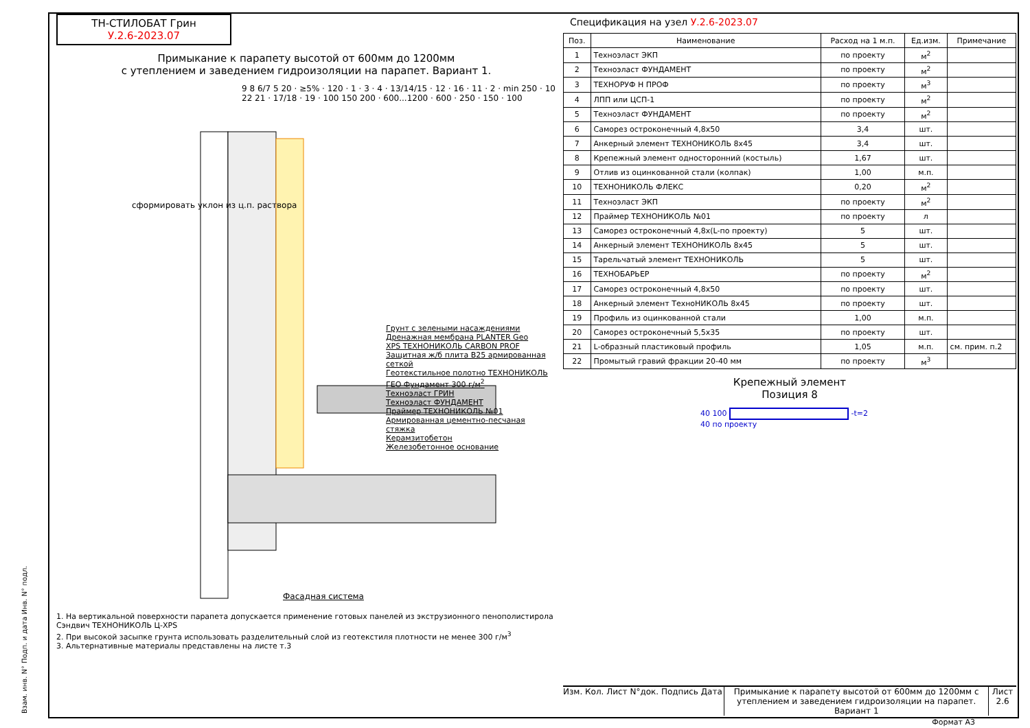ТН-СТИЛОБАТ Грин
У.2.6-2023.07
Примыкание к парапету высотой от 600мм до 1200мм
с утеплением и заведением гидроизоляции на парапет. Вариант 1.
Грунт с зелеными насаждениями
Дренажная мембрана PLANTER Geo
XPS ТЕХНОНИКОЛЬ CARBON PROF
Защитная ж/б плита B25 армированная сеткой
Геотекстильное полотно ТЕХНОНИКОЛЬ
ГЕО Фундамент 300 г/м<sup>2</sup>
Техноэласт ГРИН
Техноэласт ФУНДАМЕНТ
Праймер ТЕХНОНИКОЛЬ №01
Армированная цементно-песчаная стяжка
Керамзитобетон
Железобетонное основание
9 8 6/7 5 20 · ≥5% · 120 · 1 · 3 · 4 · 13/14/15 · 12 · 16 · 11 · 2 · min 250 · 10 22 21 · 17/18 · 19 · 100 150 200 · 600...1200 · 600 · 250 · 150 · 100
сформировать уклон из ц.п. раствора
Фасадная система
1. На вертикальной поверхности парапета допускается применение готовых панелей из экструзионного пенополистирола Сэндвич ТЕХНОНИКОЛЬ Ц-XPS
2. При высокой засыпке грунта использовать разделительный слой из геотекстиля плотности не менее 300 г/м<sup>3</sup>
3. Альтернативные материалы представлены на листе т.3
Спецификация на узел У.2.6-2023.07
| Поз. | Наименование | Расход на 1 м.п. | Ед.изм. | Примечание |
| --- | --- | --- | --- | --- |
| 1 | Техноэласт ЭКП | по проекту | м<sup>2</sup> | |
| 2 | Техноэласт ФУНДАМЕНТ | по проекту | м<sup>2</sup> | |
| 3 | ТЕХНОРУФ Н ПРОФ | по проекту | м<sup>3</sup> | |
| 4 | ЛПП или ЦСП-1 | по проекту | м<sup>2</sup> | |
| 5 | Техноэласт ФУНДАМЕНТ | по проекту | м<sup>2</sup> | |
| 6 | Саморез остроконечный 4,8x50 | 3,4 | шт. | |
| 7 | Анкерный элемент ТЕХНОНИКОЛЬ 8x45 | 3,4 | шт. | |
| 8 | Крепежный элемент односторонний (костыль) | 1,67 | шт. | |
| 9 | Отлив из оцинкованной стали (колпак) | 1,00 | м.п. | |
| 10 | ТЕХНОНИКОЛЬ ФЛЕКС | 0,20 | м<sup>2</sup> | |
| 11 | Техноэласт ЭКП | по проекту | м<sup>2</sup> | |
| 12 | Праймер ТЕХНОНИКОЛЬ №01 | по проекту | л | |
| 13 | Саморез остроконечный 4,8x(L-по проекту) | 5 | шт. | |
| 14 | Анкерный элемент ТЕХНОНИКОЛЬ 8x45 | 5 | шт. | |
| 15 | Тарельчатый элемент ТЕХНОНИКОЛЬ | 5 | шт. | |
| 16 | ТЕХНОБАРЬЕР | по проекту | м<sup>2</sup> | |
| 17 | Саморез остроконечный 4,8x50 | по проекту | шт. | |
| 18 | Анкерный элемент ТехноНИКОЛЬ 8x45 | по проекту | шт. | |
| 19 | Профиль из оцинкованной стали | 1,00 | м.п. | |
| 20 | Саморез остроконечный 5,5x35 | по проекту | шт. | |
| 21 | L-образный пластиковый профиль | 1,05 | м.п. | см. прим. п.2 |
| 22 | Промытый гравий фракции 20-40 мм | по проекту | м<sup>3</sup> | |
Крепежный элемент
Позиция 8
40 100 -t=2
40 по проекту
Изм. Кол. Лист N°док. Подпись Дата
Примыкание к парапету высотой от 600мм до 1200мм с утеплением и заведением гидроизоляции на парапет. Вариант 1
Лист
2.6
Формат А3
Взам. инв. N° Подп. и дата Инв. N° подл.